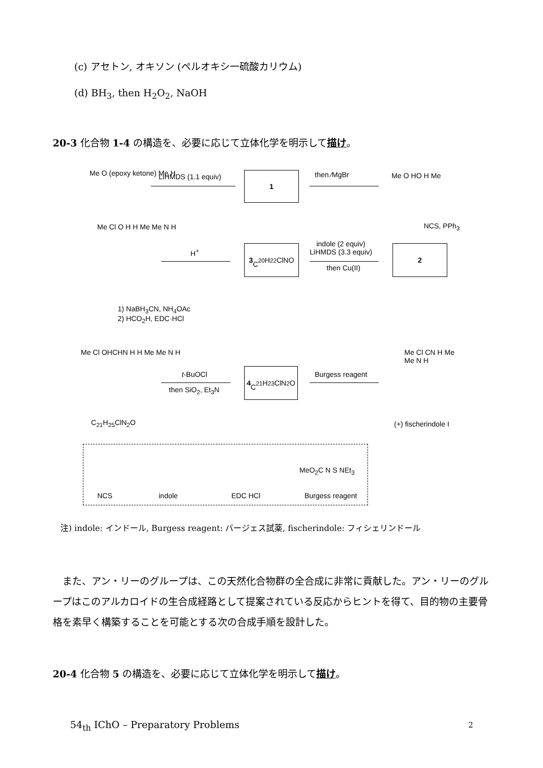(c) アセトン, オキソン (ペルオキシ一硫酸カリウム)
(d) BH<sub>3</sub>, then H<sub>2</sub>O<sub>2</sub>, NaOH
20-3 化合物 1-4 の構造を、必要に応じて立体化学を明示して描け。
Me O (epoxy ketone) Me H LiHMDS (1.1 equiv) 1 then ⁄MgBr Me O HO H Me
NCS, PPh<sub>3</sub>
2
indole (2 equiv)
LiHMDS (3.3 equiv)
then Cu(II)
3
C<sub>20</sub>H<sub>22</sub>ClNO
H<sup>+</sup>
Me Cl O H H Me Me N H
1) NaBH<sub>3</sub>CN, NH<sub>4</sub>OAc
2) HCO<sub>2</sub>H, EDC·HCl
Me Cl OHCHN H H Me Me N H
C<sub>21</sub>H<sub>25</sub>ClN<sub>2</sub>O
t-BuOCl
then SiO<sub>2</sub>, Et<sub>3</sub>N
4
C<sub>21</sub>H<sub>23</sub>ClN<sub>2</sub>O
Burgess reagent
Me Cl CN H Me Me N H
(+) fischerindole I
NCS indole EDC HCl Burgess reagent
MeO<sub>2</sub>C N S NEt<sub>3</sub>
注) indole: インドール, Burgess reagent: バージェス試薬, fischerindole: フィシェリンドール
　また、アン・リーのグループは、この天然化合物群の全合成に非常に貢献した。アン・リーのグループはこのアルカロイドの生合成経路として提案されている反応からヒントを得て、目的物の主要骨格を素早く構築することを可能とする次の合成手順を設計した。
20-4 化合物 5 の構造を、必要に応じて立体化学を明示して描け。
54<sub>th</sub> IChO – Preparatory Problems
2